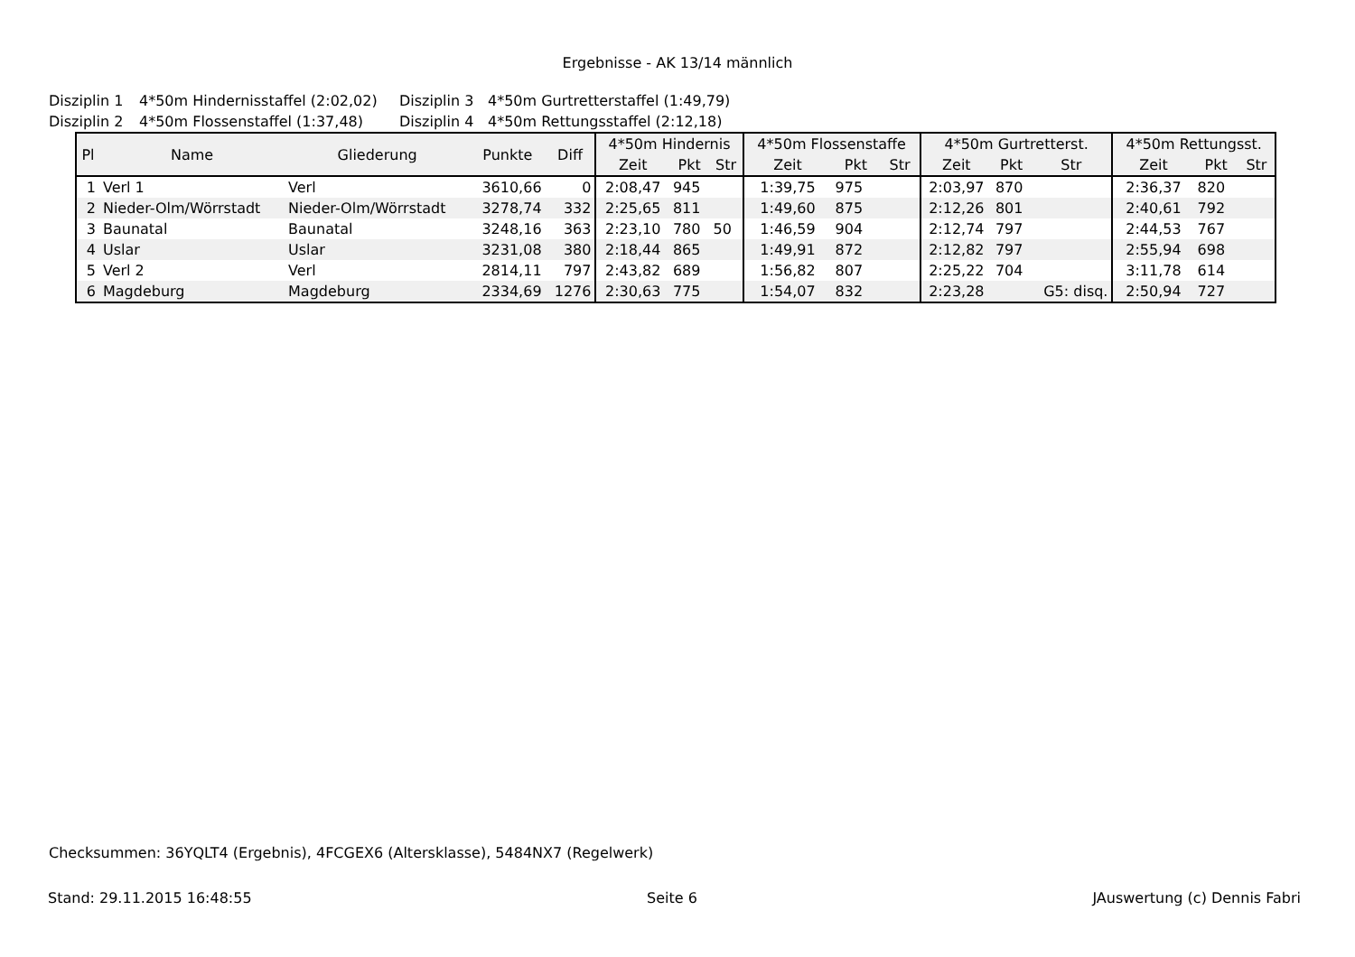Ergebnisse - AK 13/14 männlich
Disziplin 1 4*50m Hindernisstaffel (2:02,02) Disziplin 3 4*50m Gurtretterstaffel (1:49,79)
Disziplin 2 4*50m Flossenstaffel (1:37,48) Disziplin 4 4*50m Rettungsstaffel (2:12,18)
| Pl | Name | Gliederung | Punkte | Diff | 4*50m Hindernis | | | 4*50m Flossenstaffe | | | 4*50m Gurtretterst. | | | 4*50m Rettungsst. | | |
| --- | --- | --- | --- | --- | --- | --- | --- | --- | --- | --- | --- | --- | --- | --- | --- | --- |
| | | | | | Zeit | Pkt | Str | Zeit | Pkt | Str | Zeit | Pkt | Str | Zeit | Pkt | Str |
| 1 | Verl 1 | Verl | 3610,66 | 0 | 2:08,47 | 945 | | 1:39,75 | 975 | | 2:03,97 | 870 | | 2:36,37 | 820 | |
| 2 | Nieder-Olm/Wörrstadt | Nieder-Olm/Wörrstadt | 3278,74 | 332 | 2:25,65 | 811 | | 1:49,60 | 875 | | 2:12,26 | 801 | | 2:40,61 | 792 | |
| 3 | Baunatal | Baunatal | 3248,16 | 363 | 2:23,10 | 780 | 50 | 1:46,59 | 904 | | 2:12,74 | 797 | | 2:44,53 | 767 | |
| 4 | Uslar | Uslar | 3231,08 | 380 | 2:18,44 | 865 | | 1:49,91 | 872 | | 2:12,82 | 797 | | 2:55,94 | 698 | |
| 5 | Verl 2 | Verl | 2814,11 | 797 | 2:43,82 | 689 | | 1:56,82 | 807 | | 2:25,22 | 704 | | 3:11,78 | 614 | |
| 6 | Magdeburg | Magdeburg | 2334,69 | 1276 | 2:30,63 | 775 | | 1:54,07 | 832 | | 2:23,28 | | G5: disq. | 2:50,94 | 727 | |
Checksummen: 36YQLT4 (Ergebnis), 4FCGEX6 (Altersklasse), 5484NX7 (Regelwerk)
Stand: 29.11.2015 16:48:55 Seite 6 JAuswertung (c) Dennis Fabri